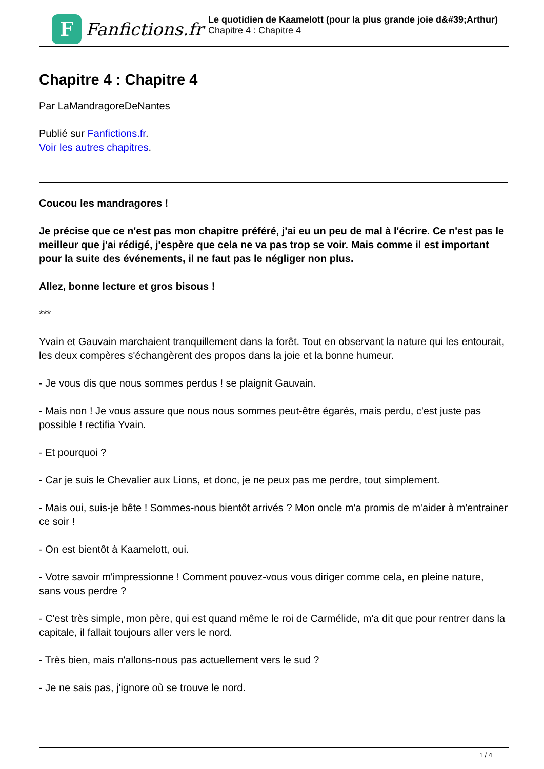F
Fanfictions.fr
Le quotidien de Kaamelott (pour la plus grande joie d&#39;Arthur)
Chapitre 4 : Chapitre 4
Chapitre 4 : Chapitre 4
Par LaMandragoreDeNantes
Publié sur Fanfictions.fr.
Voir les autres chapitres.
Coucou les mandragores !
Je précise que ce n'est pas mon chapitre préféré, j'ai eu un peu de mal à l'écrire. Ce n'est pas le meilleur que j'ai rédigé, j'espère que cela ne va pas trop se voir. Mais comme il est important pour la suite des événements, il ne faut pas le négliger non plus.
Allez, bonne lecture et gros bisous !
***
Yvain et Gauvain marchaient tranquillement dans la forêt. Tout en observant la nature qui les entourait, les deux compères s'échangèrent des propos dans la joie et la bonne humeur.
- Je vous dis que nous sommes perdus ! se plaignit Gauvain.
- Mais non ! Je vous assure que nous nous sommes peut-être égarés, mais perdu, c'est juste pas possible ! rectifia Yvain.
- Et pourquoi ?
- Car je suis le Chevalier aux Lions, et donc, je ne peux pas me perdre, tout simplement.
- Mais oui, suis-je bête ! Sommes-nous bientôt arrivés ? Mon oncle m'a promis de m'aider à m'entrainer ce soir !
- On est bientôt à Kaamelott, oui.
- Votre savoir m'impressionne ! Comment pouvez-vous vous diriger comme cela, en pleine nature, sans vous perdre ?
- C'est très simple, mon père, qui est quand même le roi de Carmélide, m'a dit que pour rentrer dans la capitale, il fallait toujours aller vers le nord.
- Très bien, mais n'allons-nous pas actuellement vers le sud ?
- Je ne sais pas, j'ignore où se trouve le nord.
1 / 4